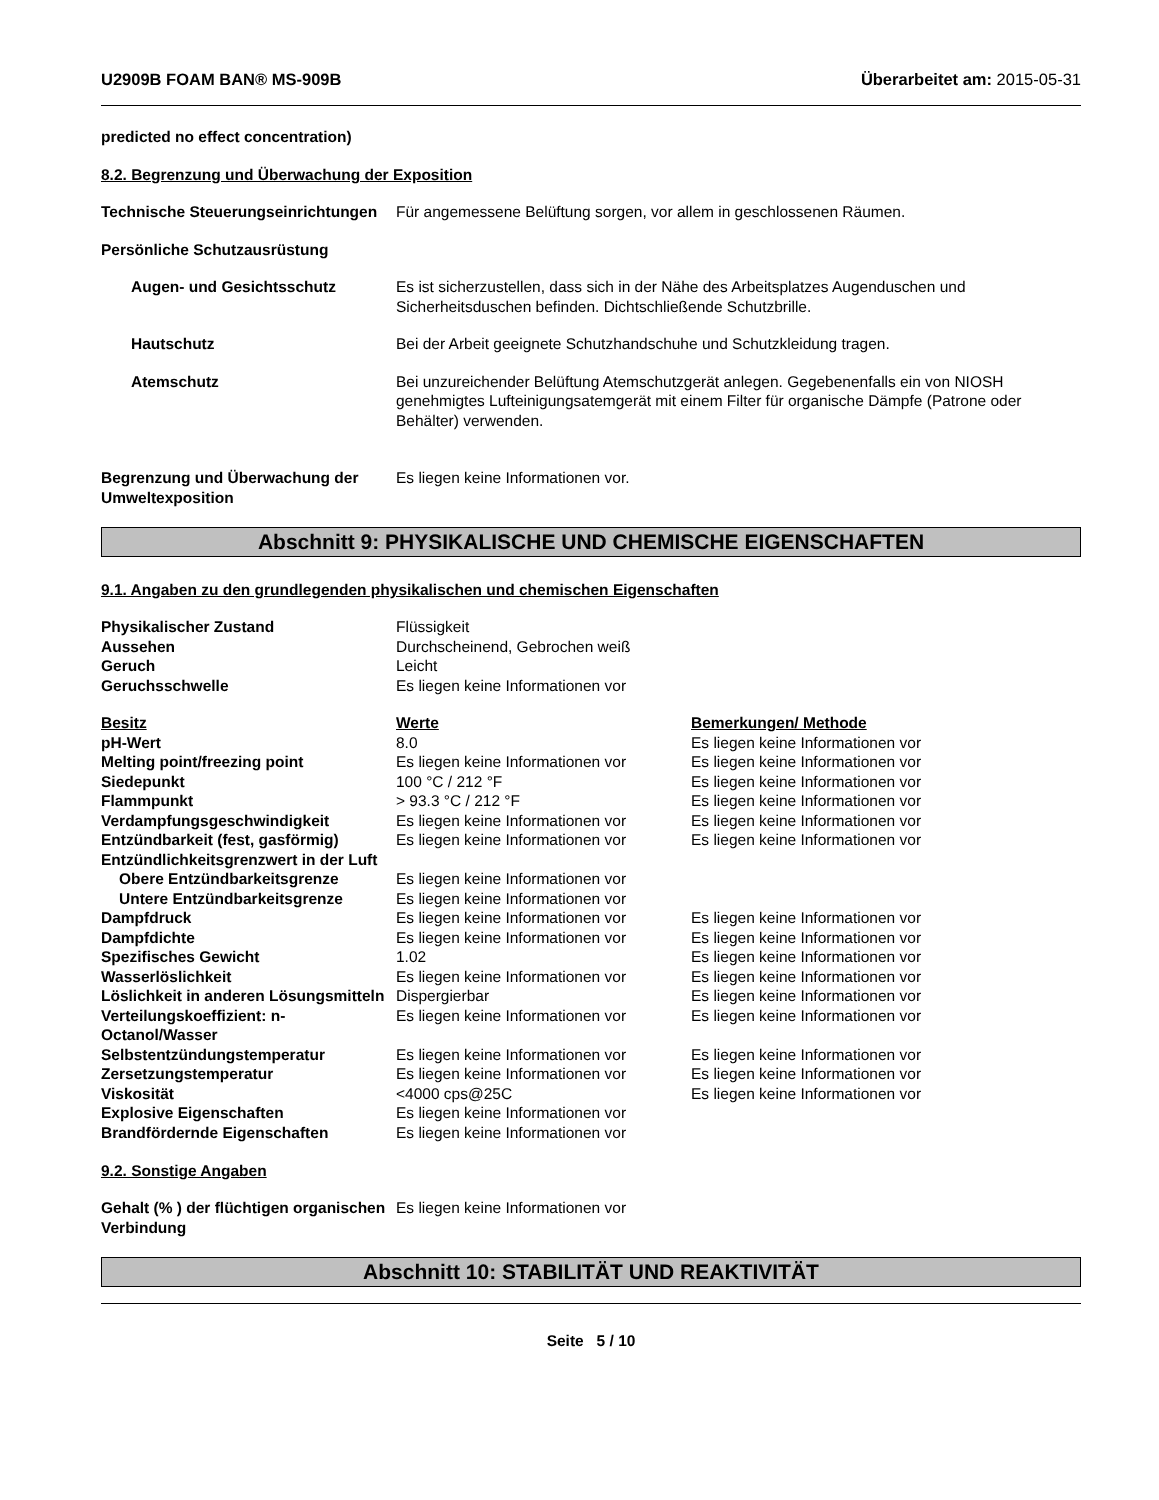U2909B FOAM BAN® MS-909B Überarbeitet am: 2015-05-31
predicted no effect concentration)
8.2. Begrenzung und Überwachung der Exposition
| Technische Steuerungseinrichtungen | Für angemessene Belüftung sorgen, vor allem in geschlossenen Räumen. |
| Persönliche Schutzausrüstung | |
| Augen- und Gesichtsschutz | Es ist sicherzustellen, dass sich in der Nähe des Arbeitsplatzes Augenduschen und Sicherheitsduschen befinden. Dichtschließende Schutzbrille. |
| Hautschutz | Bei der Arbeit geeignete Schutzhandschuhe und Schutzkleidung tragen. |
| Atemschutz | Bei unzureichender Belüftung Atemschutzgerät anlegen. Gegebenenfalls ein von NIOSH genehmigtes Lufteinigungsatemgerät mit einem Filter für organische Dämpfe (Patrone oder Behälter) verwenden. |
| Begrenzung und Überwachung der Umweltexposition | Es liegen keine Informationen vor. |
Abschnitt 9: PHYSIKALISCHE UND CHEMISCHE EIGENSCHAFTEN
9.1. Angaben zu den grundlegenden physikalischen und chemischen Eigenschaften
| Physikalischer Zustand | Flüssigkeit | |
| Aussehen | Durchscheinend, Gebrochen weiß | |
| Geruch | Leicht | |
| Geruchsschwelle | Es liegen keine Informationen vor | |
| Besitz | Werte | Bemerkungen/ Methode |
| pH-Wert | 8.0 | Es liegen keine Informationen vor |
| Melting point/freezing point | Es liegen keine Informationen vor | Es liegen keine Informationen vor |
| Siedepunkt | 100 °C / 212 °F | Es liegen keine Informationen vor |
| Flammpunkt | > 93.3 °C / 212 °F | Es liegen keine Informationen vor |
| Verdampfungsgeschwindigkeit | Es liegen keine Informationen vor | Es liegen keine Informationen vor |
| Entzündbarkeit (fest, gasförmig) | Es liegen keine Informationen vor | Es liegen keine Informationen vor |
| Entzündlichkeitsgrenzwert in der Luft | | |
| Obere Entzündbarkeitsgrenze | Es liegen keine Informationen vor | |
| Untere Entzündbarkeitsgrenze | Es liegen keine Informationen vor | |
| Dampfdruck | Es liegen keine Informationen vor | Es liegen keine Informationen vor |
| Dampfdichte | Es liegen keine Informationen vor | Es liegen keine Informationen vor |
| Spezifisches Gewicht | 1.02 | Es liegen keine Informationen vor |
| Wasserlöslichkeit | Es liegen keine Informationen vor | Es liegen keine Informationen vor |
| Löslichkeit in anderen Lösungsmitteln | Dispergierbar | Es liegen keine Informationen vor |
| Verteilungskoeffizient: n-Octanol/Wasser | Es liegen keine Informationen vor | Es liegen keine Informationen vor |
| Selbstentzündungstemperatur | Es liegen keine Informationen vor | Es liegen keine Informationen vor |
| Zersetzungstemperatur | Es liegen keine Informationen vor | Es liegen keine Informationen vor |
| Viskosität | <4000 cps@25C | Es liegen keine Informationen vor |
| Explosive Eigenschaften | Es liegen keine Informationen vor | |
| Brandfördernde Eigenschaften | Es liegen keine Informationen vor | |
9.2. Sonstige Angaben
| Gehalt (% ) der flüchtigen organischen Verbindung | Es liegen keine Informationen vor |
Abschnitt 10: STABILITÄT UND REAKTIVITÄT
Seite 5 / 10